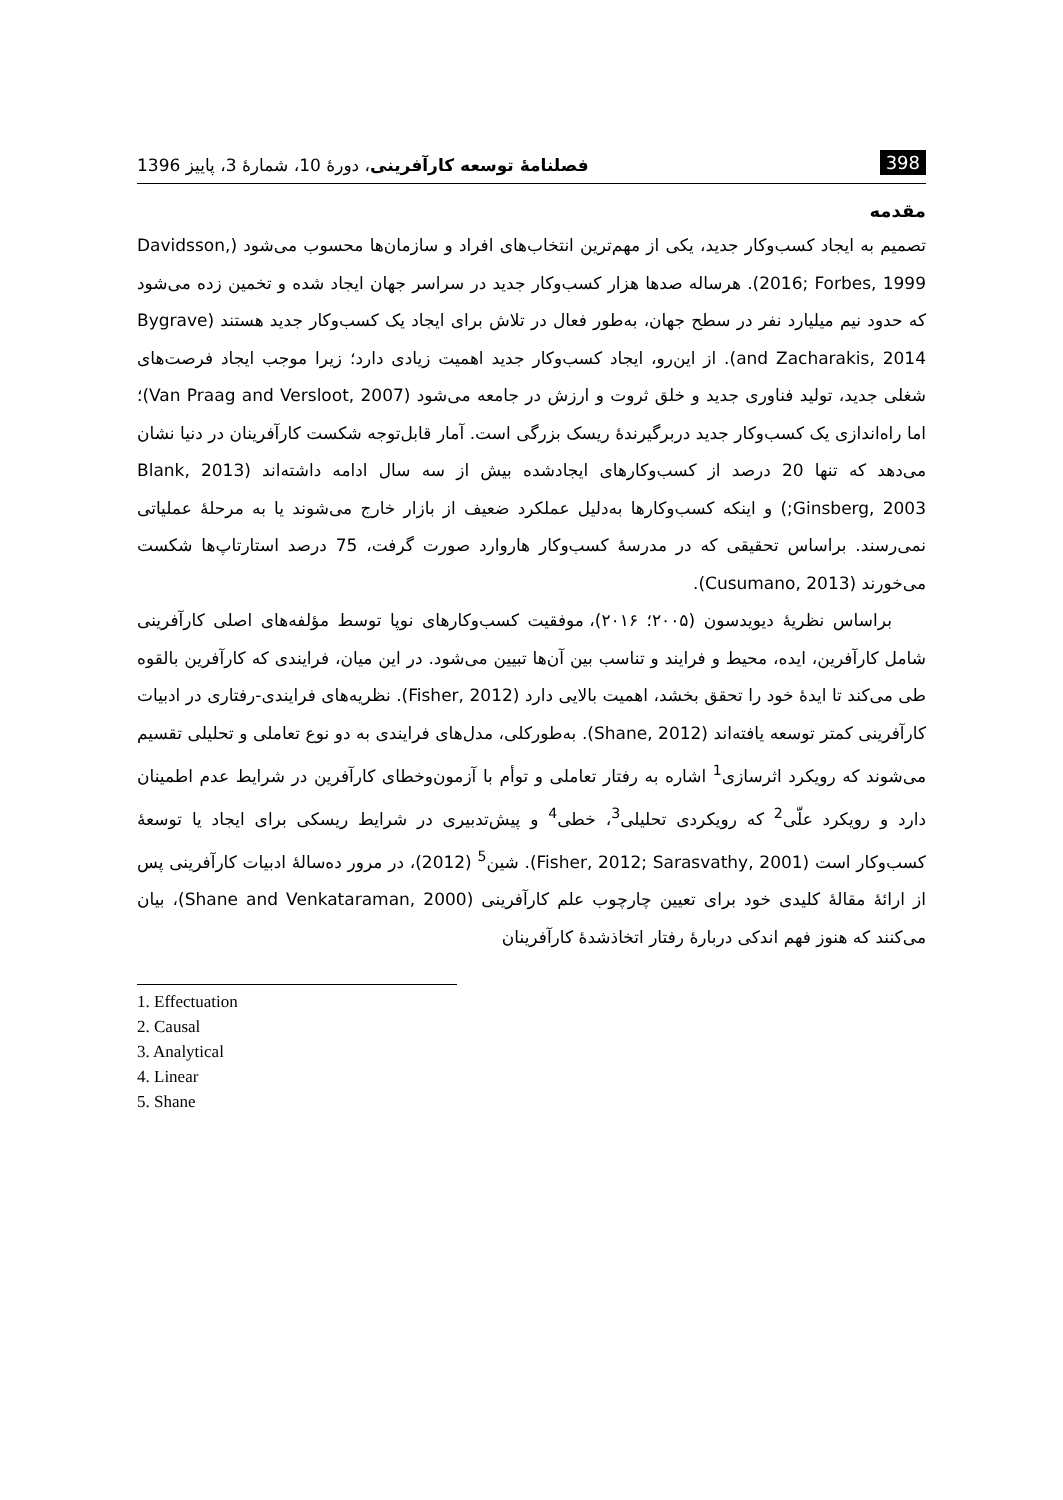398 فصلنامهٔ توسعه کارآفرینی، دورهٔ 10، شمارهٔ 3، پاییز 1396
مقدمه
تصمیم به ایجاد کسب‌وکار جدید، یکی از مهم‌ترین انتخاب‌های افراد و سازمان‌ها محسوب می‌شود (Davidsson, 2016; Forbes, 1999). هرساله صدها هزار کسب‌وکار جدید در سراسر جهان ایجاد شده و تخمین زده می‌شود که حدود نیم میلیارد نفر در سطح جهان، به‌طور فعال در تلاش برای ایجاد یک کسب‌وکار جدید هستند (Bygrave and Zacharakis, 2014). از این‌رو، ایجاد کسب‌وکار جدید اهمیت زیادی دارد؛ زیرا موجب ایجاد فرصت‌های شغلی جدید، تولید فناوری جدید و خلق ثروت و ارزش در جامعه می‌شود (Van Praag and Versloot, 2007)؛ اما راه‌اندازی یک کسب‌وکار جدید دربرگیرندهٔ ریسک بزرگی است. آمار قابل‌توجه شکست کارآفرینان در دنیا نشان می‌دهد که تنها 20 درصد از کسب‌وکارهای ایجادشده بیش از سه سال ادامه داشته‌اند (Blank, 2013 ;Ginsberg, 2003) و اینکه کسب‌وکارها به‌دلیل عملکرد ضعیف از بازار خارج می‌شوند یا به مرحلهٔ عملیاتی نمی‌رسند. براساس تحقیقی که در مدرسهٔ کسب‌وکار هاروارد صورت گرفت، 75 درصد استارتاپ‌ها شکست می‌خورند (Cusumano, 2013).
براساس نظریهٔ دیویدسون (۲۰۰۵؛ ۲۰۱۶)، موفقیت کسب‌وکارهای نوپا توسط مؤلفه‌های اصلی کارآفرینی شامل کارآفرین، ایده، محیط و فرایند و تناسب بین آن‌ها تبیین می‌شود. در این میان، فرایندی که کارآفرین بالقوه طی می‌کند تا ایدهٔ خود را تحقق بخشد، اهمیت بالایی دارد (Fisher, 2012). نظریه‌های فرایندی-رفتاری در ادبیات کارآفرینی کمتر توسعه یافته‌اند (Shane, 2012). به‌طورکلی، مدل‌های فرایندی به دو نوع تعاملی و تحلیلی تقسیم می‌شوند که رویکرد اثرسازی<sup>1</sup> اشاره به رفتار تعاملی و توأم با آزمون‌وخطای کارآفرین در شرایط عدم اطمینان دارد و رویکرد علّی<sup>2</sup> که رویکردی تحلیلی<sup>3</sup>، خطی<sup>4</sup> و پیش‌تدبیری در شرایط ریسکی برای ایجاد یا توسعهٔ کسب‌وکار است (Fisher, 2012; Sarasvathy, 2001). شین<sup>5</sup> (2012)، در مرور ده‌سالهٔ ادبیات کارآفرینی پس از ارائهٔ مقالهٔ کلیدی خود برای تعیین چارچوب علم کارآفرینی (Shane and Venkataraman, 2000)، بیان می‌کنند که هنوز فهم اندکی دربارهٔ رفتار اتخاذشدهٔ کارآفرینان
1. Effectuation
2. Causal
3. Analytical
4. Linear
5. Shane